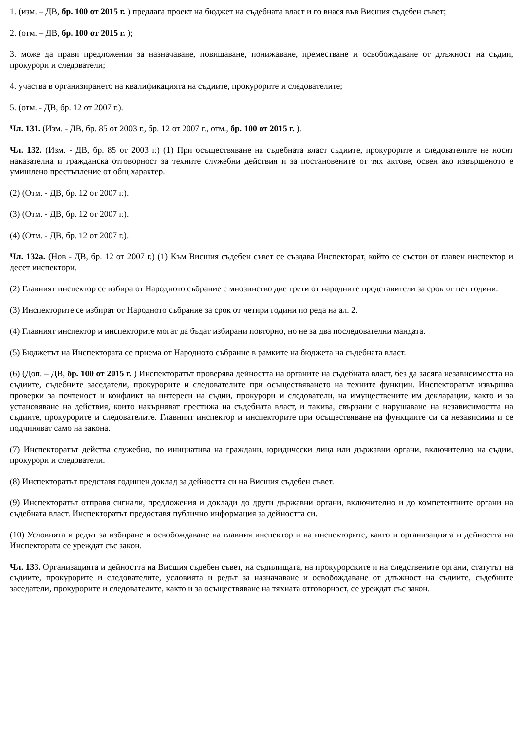1. (изм. – ДВ, бр. 100 от 2015 г. ) предлага проект на бюджет на съдебната власт и го внася във Висшия съдебен съвет;
2. (отм. – ДВ, бр. 100 от 2015 г. );
3. може да прави предложения за назначаване, повишаване, понижаване, преместване и освобождаване от длъжност на съдии, прокурори и следователи;
4. участва в организирането на квалификацията на съдиите, прокурорите и следователите;
5. (отм. - ДВ, бр. 12 от 2007 г.).
Чл. 131. (Изм. - ДВ, бр. 85 от 2003 г., бр. 12 от 2007 г., отм., бр. 100 от 2015 г. ).
Чл. 132. (Изм. - ДВ, бр. 85 от 2003 г.) (1) При осъществяване на съдебната власт съдиите, прокурорите и следователите не носят наказателна и гражданска отговорност за техните служебни действия и за постановените от тях актове, освен ако извършеното е умишлено престъпление от общ характер.
(2) (Отм. - ДВ, бр. 12 от 2007 г.).
(3) (Отм. - ДВ, бр. 12 от 2007 г.).
(4) (Отм. - ДВ, бр. 12 от 2007 г.).
Чл. 132а. (Нов - ДВ, бр. 12 от 2007 г.) (1) Към Висшия съдебен съвет се създава Инспекторат, който се състои от главен инспектор и десет инспектори.
(2) Главният инспектор се избира от Народното събрание с мнозинство две трети от народните представители за срок от пет години.
(3) Инспекторите се избират от Народното събрание за срок от четири години по реда на ал. 2.
(4) Главният инспектор и инспекторите могат да бъдат избирани повторно, но не за два последователни мандата.
(5) Бюджетът на Инспектората се приема от Народното събрание в рамките на бюджета на съдебната власт.
(6) (Доп. – ДВ, бр. 100 от 2015 г. ) Инспекторатът проверява дейността на органите на съдебната власт, без да засяга независимостта на съдиите, съдебните заседатели, прокурорите и следователите при осъществяването на техните функции. Инспекторатът извършва проверки за почтеност и конфликт на интереси на съдии, прокурори и следователи, на имуществените им декларации, както и за установяване на действия, които накърняват престижа на съдебната власт, и такива, свързани с нарушаване на независимостта на съдиите, прокурорите и следователите. Главният инспектор и инспекторите при осъществяване на функциите си са независими и се подчиняват само на закона.
(7) Инспекторатът действа служебно, по инициатива на граждани, юридически лица или държавни органи, включително на съдии, прокурори и следователи.
(8) Инспекторатът представя годишен доклад за дейността си на Висшия съдебен съвет.
(9) Инспекторатът отправя сигнали, предложения и доклади до други държавни органи, включително и до компетентните органи на съдебната власт. Инспекторатът предоставя публично информация за дейността си.
(10) Условията и редът за избиране и освобождаване на главния инспектор и на инспекторите, както и организацията и дейността на Инспектората се уреждат със закон.
Чл. 133. Организацията и дейността на Висшия съдебен съвет, на съдилищата, на прокурорските и на следствените органи, статутът на съдиите, прокурорите и следователите, условията и редът за назначаване и освобождаване от длъжност на съдиите, съдебните заседатели, прокурорите и следователите, както и за осъществяване на тяхната отговорност, се уреждат със закон.